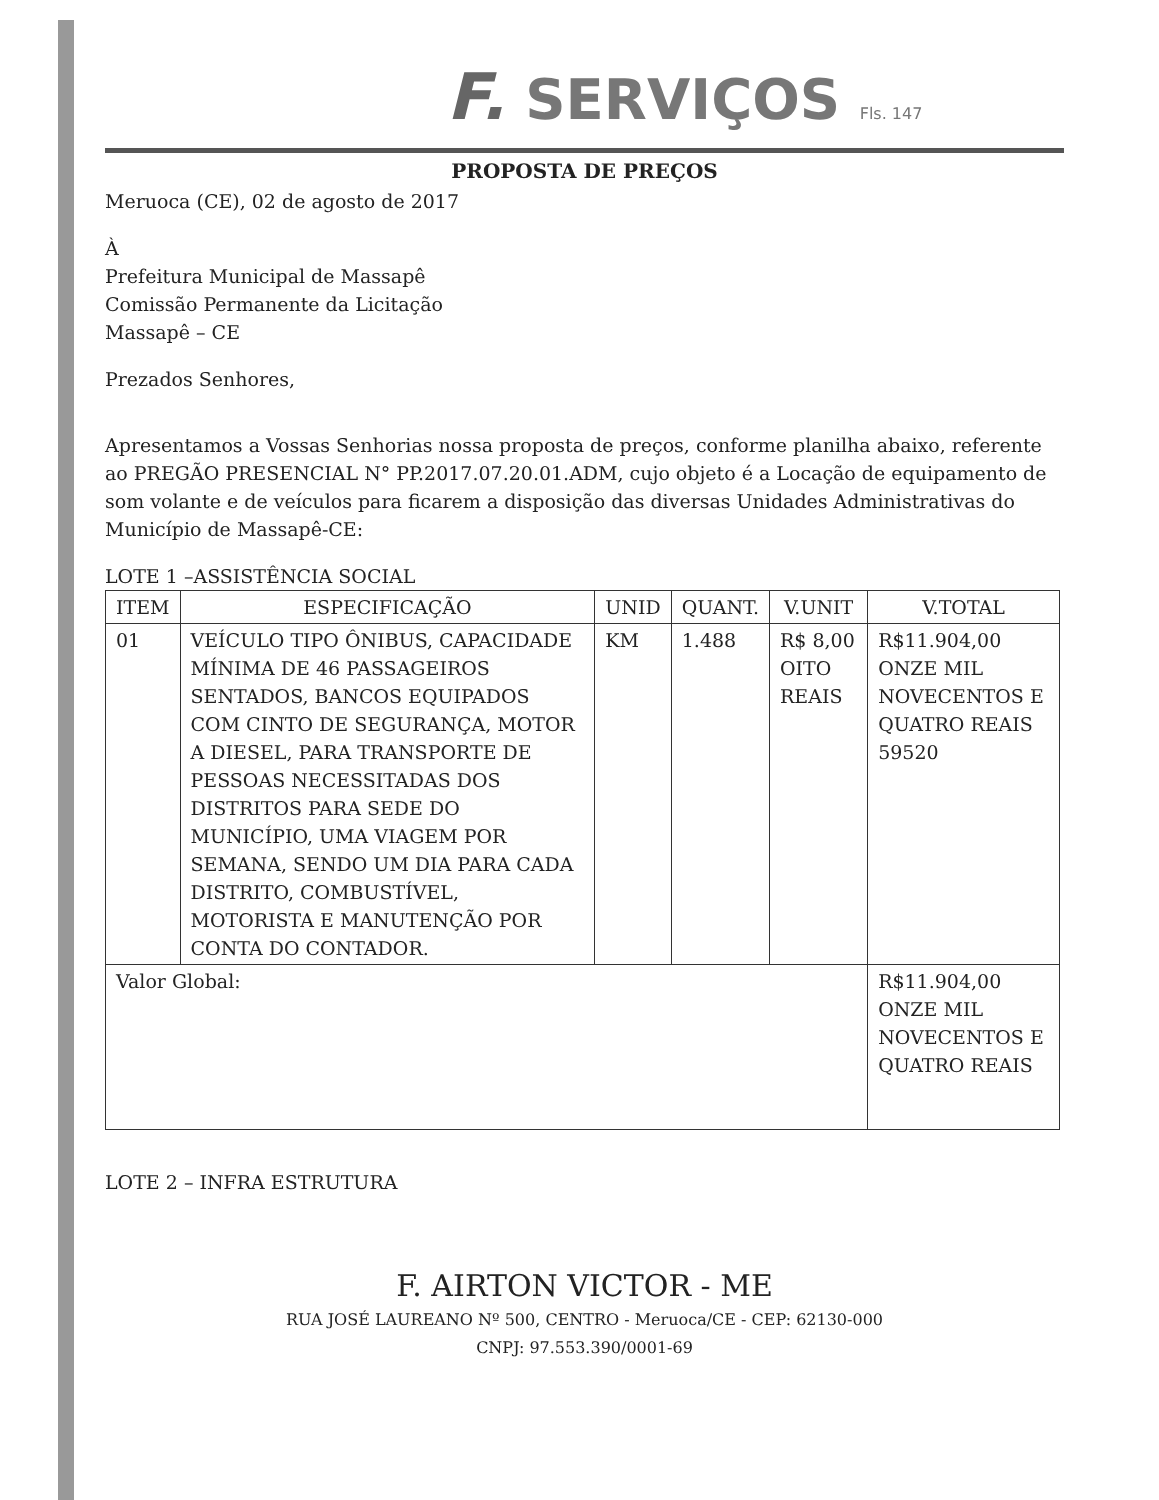F. SERVIÇOS Fls. 147
PROPOSTA DE PREÇOS
Meruoca (CE), 02 de agosto de 2017
À
Prefeitura Municipal de Massapê
Comissão Permanente da Licitação
Massapê – CE
Prezados Senhores,
Apresentamos a Vossas Senhorias nossa proposta de preços, conforme planilha abaixo, referente ao PREGÃO PRESENCIAL N° PP.2017.07.20.01.ADM, cujo objeto é a Locação de equipamento de som volante e de veículos para ficarem a disposição das diversas Unidades Administrativas do Município de Massapê-CE:
LOTE 1 –ASSISTÊNCIA SOCIAL
| ITEM | ESPECIFICAÇÃO | UNID | QUANT. | V.UNIT | V.TOTAL |
| --- | --- | --- | --- | --- | --- |
| 01 | VEÍCULO TIPO ÔNIBUS, CAPACIDADE MÍNIMA DE 46 PASSAGEIROS SENTADOS, BANCOS EQUIPADOS COM CINTO DE SEGURANÇA, MOTOR A DIESEL, PARA TRANSPORTE DE PESSOAS NECESSITADAS DOS DISTRITOS PARA SEDE DO MUNICÍPIO, UMA VIAGEM POR SEMANA, SENDO UM DIA PARA CADA DISTRITO, COMBUSTÍVEL, MOTORISTA E MANUTENÇÃO POR CONTA DO CONTADOR. | KM | 1.488 | R$ 8,00 OITO REAIS | R$11.904,00 ONZE MIL NOVECENTOS E QUATRO REAIS 59520 |
| Valor Global: | | | | | R$11.904,00 ONZE MIL NOVECENTOS E QUATRO REAIS |
LOTE 2 – INFRA ESTRUTURA
F. AIRTON VICTOR - ME
RUA JOSÉ LAUREANO Nº 500, CENTRO - Meruoca/CE - CEP: 62130-000
CNPJ: 97.553.390/0001-69